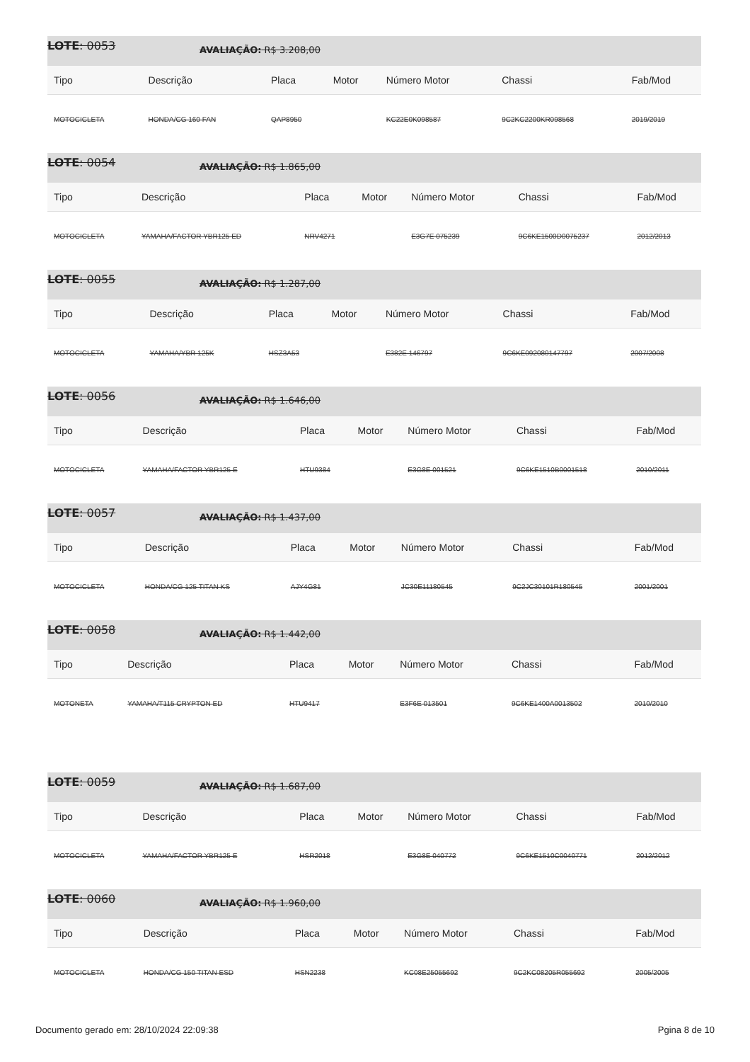LOTE: 0053 AVALIAÇÃO: R$ 3.208,00
| Tipo | Descrição | Placa | Motor | Número Motor | Chassi | Fab/Mod |
| --- | --- | --- | --- | --- | --- | --- |
| MOTOCICLETA | HONDA/CG 160 FAN | QAP8950 | | KC22E0K098587 | 9C2KC2200KR098568 | 2019/2019 |
LOTE: 0054 AVALIAÇÃO: R$ 1.865,00
| Tipo | Descrição | Placa | Motor | Número Motor | Chassi | Fab/Mod |
| --- | --- | --- | --- | --- | --- | --- |
| MOTOCICLETA | YAMAHA/FACTOR YBR125 ED | NRV4271 | | E3G7E 075239 | 9C6KE1500D0075237 | 2012/2013 |
LOTE: 0055 AVALIAÇÃO: R$ 1.287,00
| Tipo | Descrição | Placa | Motor | Número Motor | Chassi | Fab/Mod |
| --- | --- | --- | --- | --- | --- | --- |
| MOTOCICLETA | YAMAHA/YBR 125K | HSZ3A53 | | E382E 146797 | 9C6KE092080147797 | 2007/2008 |
LOTE: 0056 AVALIAÇÃO: R$ 1.646,00
| Tipo | Descrição | Placa | Motor | Número Motor | Chassi | Fab/Mod |
| --- | --- | --- | --- | --- | --- | --- |
| MOTOCICLETA | YAMAHA/FACTOR YBR125 E | HTU9384 | | E3G8E 001521 | 9C6KE1510B0001518 | 2010/2011 |
LOTE: 0057 AVALIAÇÃO: R$ 1.437,00
| Tipo | Descrição | Placa | Motor | Número Motor | Chassi | Fab/Mod |
| --- | --- | --- | --- | --- | --- | --- |
| MOTOCICLETA | HONDA/CG 125 TITAN KS | AJY4G81 | | JC30E11180545 | 9C2JC30101R180545 | 2001/2001 |
LOTE: 0058 AVALIAÇÃO: R$ 1.442,00
| Tipo | Descrição | Placa | Motor | Número Motor | Chassi | Fab/Mod |
| --- | --- | --- | --- | --- | --- | --- |
| MOTONETA | YAMAHA/T115 CRYPTON ED | HTU9417 | | E3F6E 013501 | 9C6KE1400A0013502 | 2010/2010 |
LOTE: 0059 AVALIAÇÃO: R$ 1.687,00
| Tipo | Descrição | Placa | Motor | Número Motor | Chassi | Fab/Mod |
| --- | --- | --- | --- | --- | --- | --- |
| MOTOCICLETA | YAMAHA/FACTOR YBR125 E | HSR2018 | | E3G8E 040772 | 9C6KE1510C0040771 | 2012/2012 |
LOTE: 0060 AVALIAÇÃO: R$ 1.960,00
| Tipo | Descrição | Placa | Motor | Número Motor | Chassi | Fab/Mod |
| --- | --- | --- | --- | --- | --- | --- |
| MOTOCICLETA | HONDA/CG 150 TITAN ESD | HSN2238 | | KC08E25055692 | 9C2KC08205R055692 | 2005/2005 |
Documento gerado em: 28/10/2024 22:09:38 Pgina 8 de 10